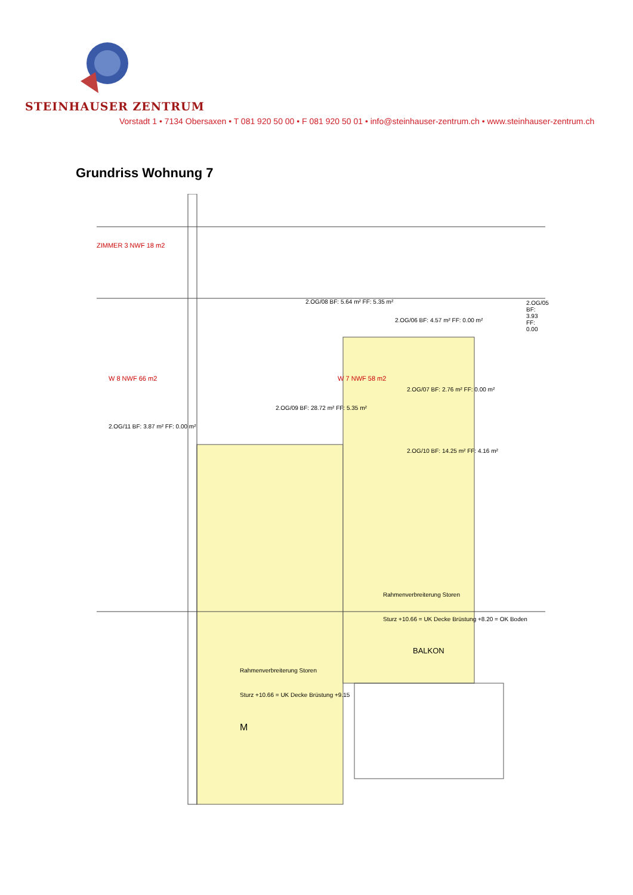STEINHAUSER ZENTRUM
Vorstadt 1 • 7134 Obersaxen • T 081 920 50 00 • F 081 920 50 01 • info@steinhauser-zentrum.ch • www.steinhauser-zentrum.ch
Grundriss Wohnung 7
ZIMMER 3 NWF 18 m2
W 8 NWF 66 m2 W 7 NWF 58 m2
2.OG/08 BF: 5.64 m² FF: 5.35 m²
2.OG/06 BF: 4.57 m² FF: 0.00 m²
2.OG/05 BF: 3.93 FF: 0.00
2.OG/07 BF: 2.76 m² FF: 0.00 m²
2.OG/09 BF: 28.72 m² FF: 5.35 m²
2.OG/11 BF: 3.87 m² FF: 0.00 m²
2.OG/10 BF: 14.25 m² FF: 4.16 m²
Rahmenverbreiterung Storen
Sturz +10.66 = UK Decke Brüstung +8.20 = OK Boden
BALKON
Rahmenverbreiterung Storen
Sturz +10.66 = UK Decke Brüstung +9.15
M